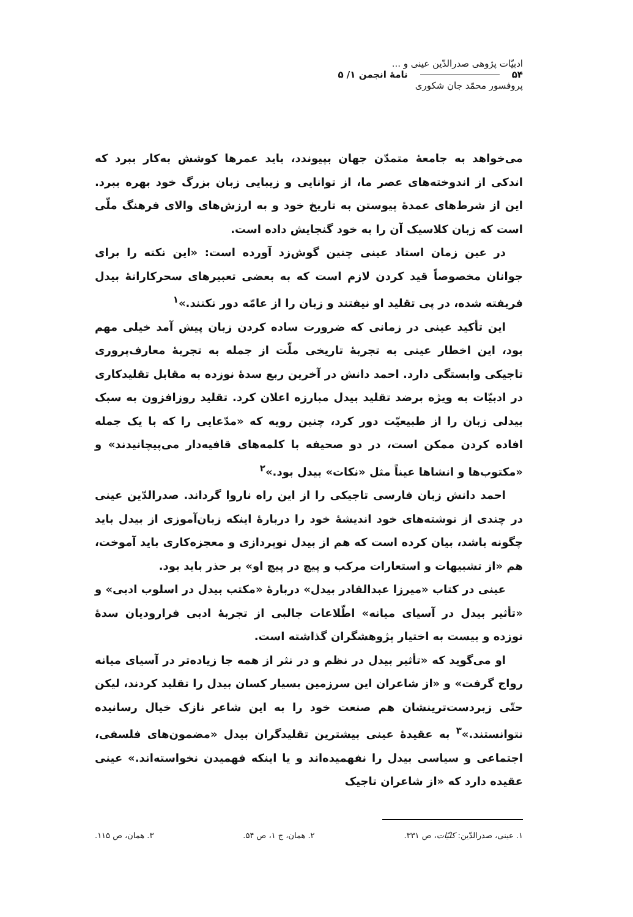ادبیّات پژوهی صدرالدّین عینی و ...
۵۴ نامهٔ انجمن ۱/ ۵
پروفسور محمّد جان شکوری
می‌خواهد به جامعهٔ متمدّن جهان بپیوندد، باید عمرها کوشش به‌کار ببرد که اندکی از اندوخته‌های عصر ما، از توانایی و زیبایی زبان بزرگ خود بهره ببرد. این از شرط‌های عمدهٔ پیوستن به تاریخ خود و به ارزش‌های والای فرهنگ ملّی است که زبان کلاسیک آن را به خود گنجایش داده است.
در عین زمان استاد عینی چنین گوش‌زد آورده است: «این نکته را برای جوانان مخصوصاً قید کردن لازم است که به بعضی تعبیرهای سحرکارانهٔ بیدل فریفته شده، در پی تقلید او نیفتند و زبان را از عامّه دور نکنند.»<sup>۱</sup>
این تأکید عینی در زمانی که ضرورت ساده کردن زبان پیش آمد خیلی مهم بود، این اخطار عینی به تجربهٔ تاریخی ملّت از جمله به تجربهٔ معارف‌پروری تاجیکی وابستگی دارد. احمد دانش در آخرین ربع سدهٔ نوزده به مقابل تقلیدکاری در ادبیّات به ویژه برضد تقلید بیدل مبارزه اعلان کرد. تقلید روزافزون به سبک بیدلی زبان را از طبیعیّت دور کرد، چنین رویه که «مدّعایی را که با یک جمله افاده کردن ممکن است، در دو صحیفه با کلمه‌های قافیه‌دار می‌پیچانیدند» و «مکتوب‌ها و انشاها عیناً مثل «نکات» بیدل بود.»<sup>۲</sup>
احمد دانش زبان فارسی تاجیکی را از این راه ناروا گرداند. صدرالدّین عینی در چندی از نوشته‌های خود اندیشهٔ خود را دربارهٔ اینکه زبان‌آموزی از بیدل باید چگونه باشد، بیان کرده است که هم از بیدل نوپردازی و معجزه‌کاری باید آموخت، هم «از تشبیهات و استعارات مرکب و پیچ در پیچ او» بر حذر باید بود.
عینی در کتاب «میرزا عبدالقادر بیدل» دربارهٔ «مکتب بیدل در اسلوب ادبی» و «تأثیر بیدل در آسیای میانه» اطّلاعات جالبی از تجربهٔ ادبی فرارودیان سدهٔ نوزده و بیست به اختیار پژوهشگران گذاشته است.
او می‌گوید که «تأثیر بیدل در نظم و در نثر از همه جا زیاده‌تر در آسیای میانه رواج گرفت» و «از شاعران این سرزمین بسیار کسان بیدل را تقلید کردند، لیکن حتّی زبردست‌ترینشان هم صنعت خود را به این شاعر نازک خیال رسانیده نتوانستند.»<sup>۳</sup> به عقیدهٔ عینی بیشترین تقلیدگران بیدل «مضمون‌های فلسفی، اجتماعی و سیاسی بیدل را نفهمیده‌اند و یا اینکه فهمیدن نخواسته‌اند.» عینی عقیده دارد که «از شاعران تاجیک
۱. عینی، صدرالدّین: کلیّات، ص ۳۳۱. ۲. همان، ج ۱، ص ۵۴. ۳. همان، ص ۱۱۵.